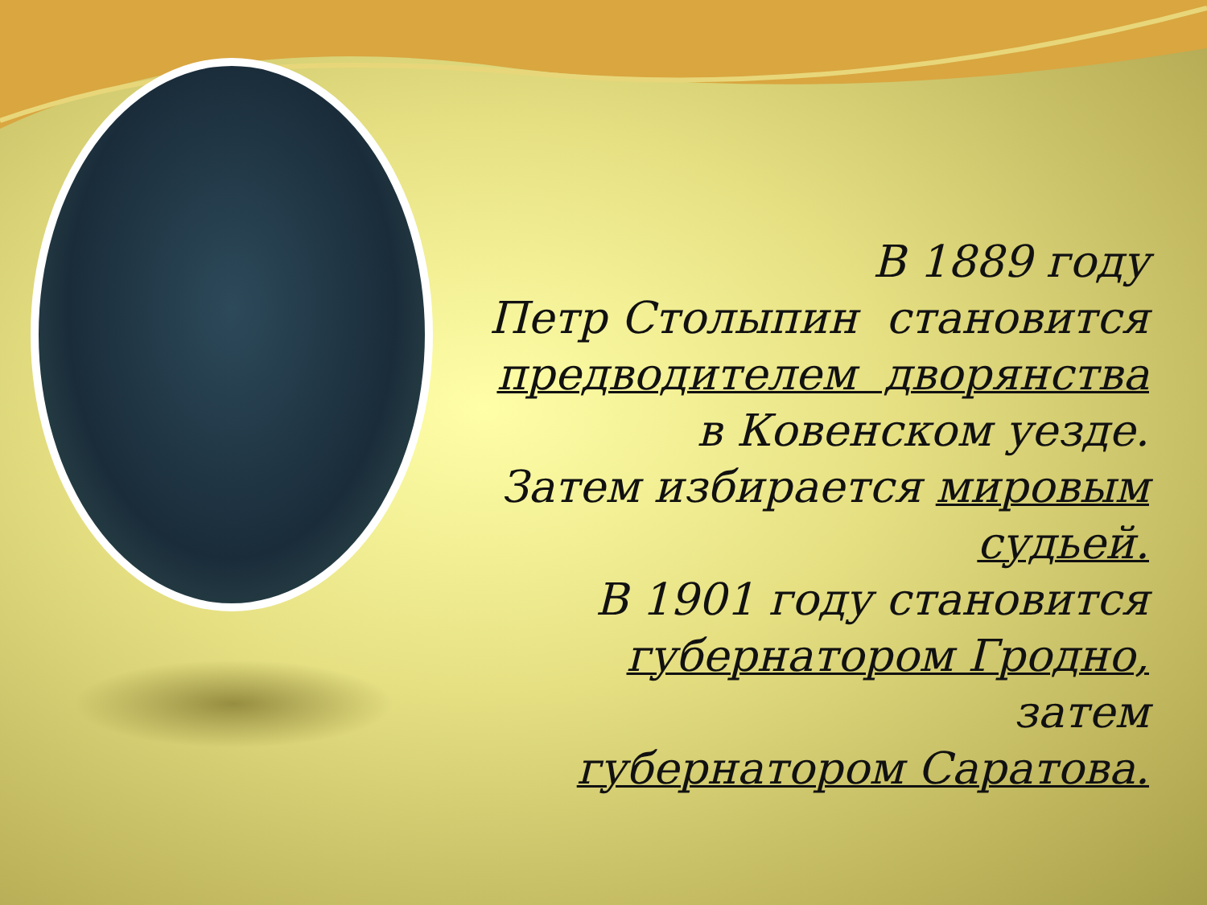В 1889 году
Петр Столыпин становится
предводителем дворянства
в Ковенском уезде.
Затем избирается мировым
судьей.
В 1901 году становится
губернатором Гродно,
затем
губернатором Саратова.